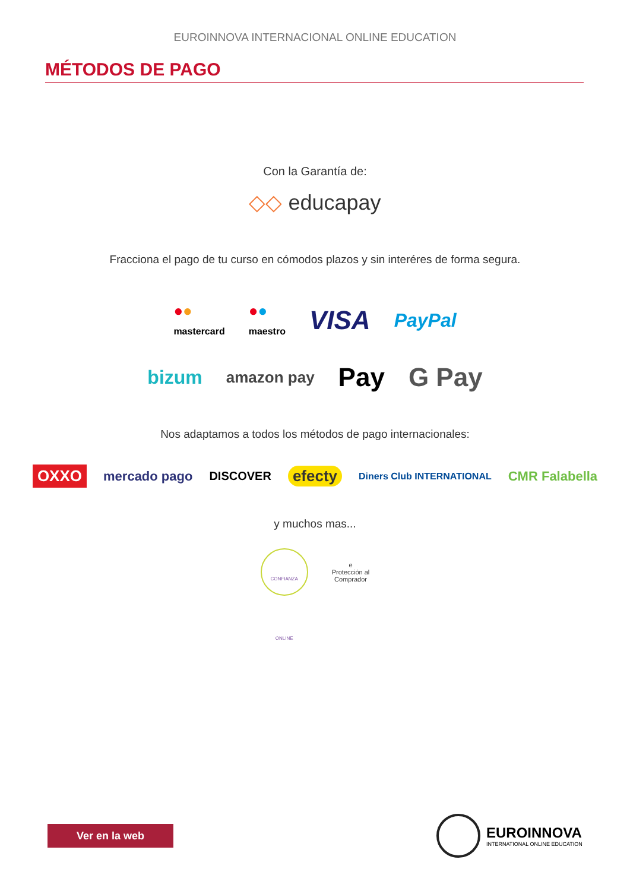EUROINNOVA INTERNACIONAL ONLINE EDUCATION
MÉTODOS DE PAGO
Con la Garantía de:
◇◇ educapay
Fracciona el pago de tu curso en cómodos plazos y sin interéres de forma segura.
●●
mastercard
●●
maestro
VISA
PayPal
bizum
amazon pay
Pay G Pay
Nos adaptamos a todos los métodos de pago internacionales:
OXXO
mercado pago DISCOVER
efecty
Diners Club INTERNATIONAL
CMR Falabella
y muchos mas...
CONFIANZA ONLINE
e
Protección al
Comprador
Ver en la web
EUROINNOVA
INTERNATIONAL ONLINE EDUCATION